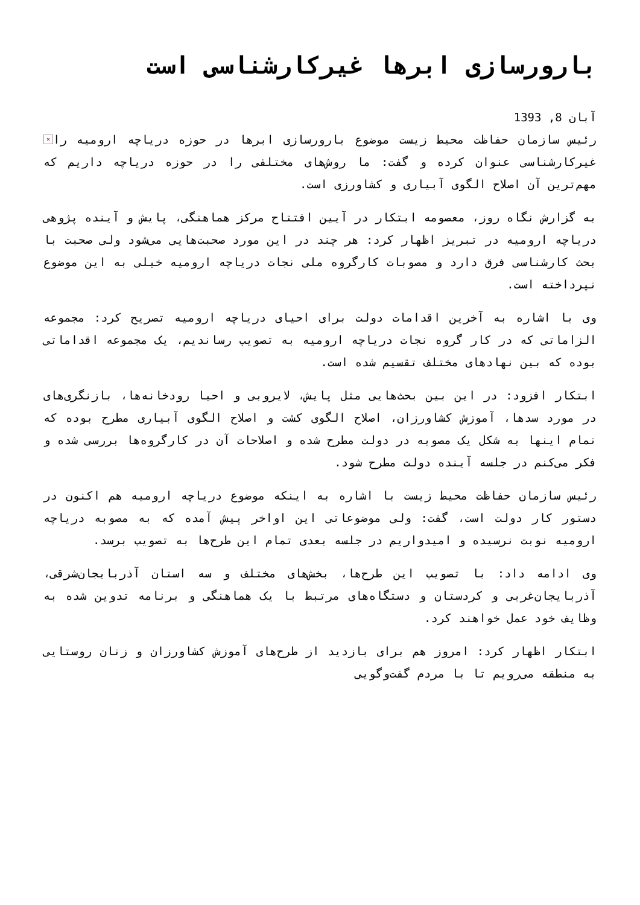بارورسازی ابرها غیرکارشناسی است
آبان 8, 1393
× رئیس سازمان حفاظت محیط زیست موضوع بارورسازی ابرها در حوزه دریاچه ارومیه را غیرکارشناسی عنوان کرده و گفت: ما روش‌های مختلفی را در حوزه دریاچه داریم که مهم‌ترین آن اصلاح الگوی آبیاری و کشاورزی است.
به گزارش نگاه روز، معصومه ابتکار در آیین افتتاح مرکز هماهنگی، پایش و آینده پژوهی دریاچه ارومیه در تبریز اظهار کرد: هر چند در این مورد صحبت‌هایی می‌شود ولی صحبت با بحث کارشناسی فرق دارد و مصوبات کارگروه ملی نجات دریاچه ارومیه خیلی به این موضوع نپرداخته است.
وی با اشاره به آخرین اقدامات دولت برای احیای دریاچه ارومیه تصریح کرد: مجموعه الزاماتی که در کار گروه نجات دریاچه ارومیه به تصویب رساندیم، یک مجموعه اقداماتی بوده که بین نهادهای مختلف تقسیم شده است.
ابتکار افزود: در این بین بحث‌هایی مثل پایش، لایروبی و احیا رودخانه‌ها، بازنگری‌های در مورد سدها، آموزش کشاورزان، اصلاح الگوی کشت و اصلاح الگوی آبیاری مطرح بوده که تمام اینها به شکل یک مصوبه در دولت مطرح شده و اصلاحات آن در کارگروه‌ها بررسی شده و فکر می‌کنم در جلسه آینده دولت مطرح شود.
رئیس سازمان حفاظت محیط زیست با اشاره به اینکه موضوع دریاچه ارومیه هم اکنون در دستور کار دولت است، گفت: ولی موضوعاتی این اواخر پیش آمده که به مصوبه دریاچه ارومیه نوبت نرسیده و امیدواریم در جلسه بعدی تمام این طرح‌ها به تصویب برسد.
وی ادامه داد: با تصویب این طرح‌ها، بخش‌های مختلف و سه استان آذربایجان‌شرقی، آذربایجان‌غربی و کردستان و دستگاه‌های مرتبط با یک هماهنگی و برنامه تدوین شده به وظایف خود عمل خواهند کرد.
ابتکار اظهار کرد: امروز هم برای بازدید از طرح‌های آموزش کشاورزان و زنان روستایی به منطقه می‌رویم تا با مردم گفت‌وگویی